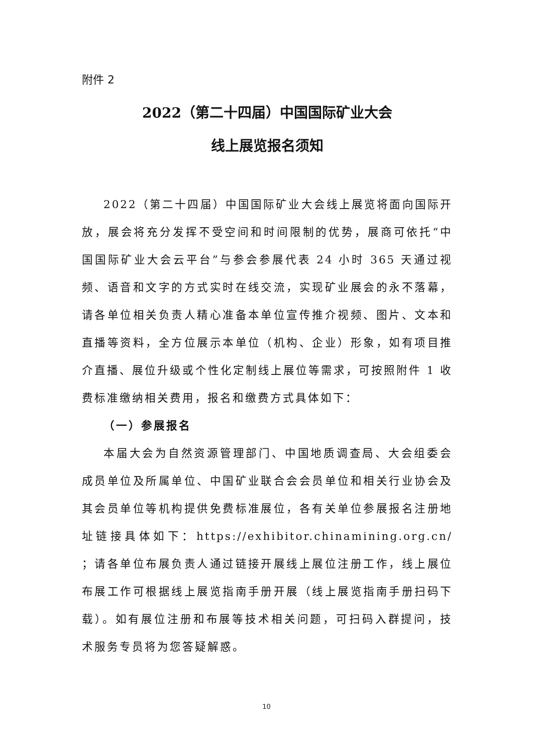附件 2
2022（第二十四届）中国国际矿业大会
线上展览报名须知
2022（第二十四届）中国国际矿业大会线上展览将面向国际开放，展会将充分发挥不受空间和时间限制的优势，展商可依托“中国国际矿业大会云平台”与参会参展代表 24 小时 365 天通过视频、语音和文字的方式实时在线交流，实现矿业展会的永不落幕，请各单位相关负责人精心准备本单位宣传推介视频、图片、文本和直播等资料，全方位展示本单位（机构、企业）形象，如有项目推介直播、展位升级或个性化定制线上展位等需求，可按照附件 1 收费标准缴纳相关费用，报名和缴费方式具体如下：
（一）参展报名
本届大会为自然资源管理部门、中国地质调查局、大会组委会成员单位及所属单位、中国矿业联合会会员单位和相关行业协会及其会员单位等机构提供免费标准展位，各有关单位参展报名注册地址链接具体如下：https://exhibitor.chinamining.org.cn/ ；请各单位布展负责人通过链接开展线上展位注册工作，线上展位布展工作可根据线上展览指南手册开展（线上展览指南手册扫码下载）。如有展位注册和布展等技术相关问题，可扫码入群提问，技术服务专员将为您答疑解惑。
10